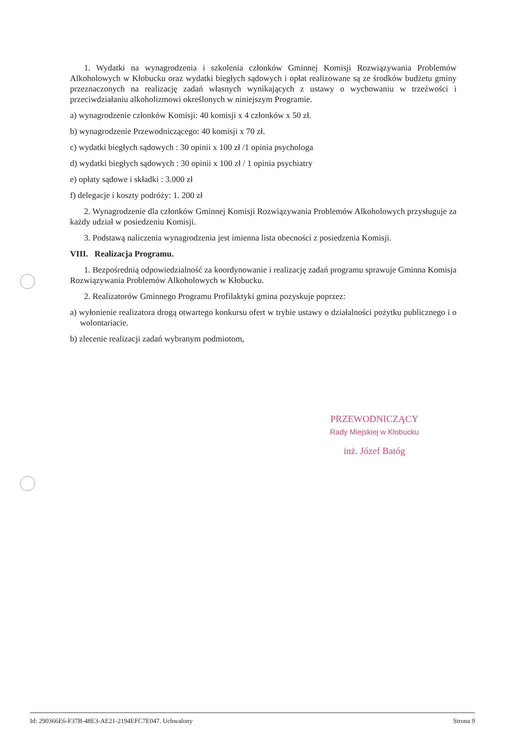1. Wydatki na wynagrodzenia i szkolenia członków Gminnej Komisji Rozwiązywania Problemów Alkoholowych w Kłobucku oraz wydatki biegłych sądowych i opłat realizowane są ze środków budżetu gminy przeznaczonych na realizację zadań własnych wynikających z ustawy o wychowaniu w trzeźwości i przeciwdziałaniu alkoholizmowi określonych w niniejszym Programie.
a) wynagrodzenie członków Komisji: 40 komisji x 4 członków x 50 zł.
b) wynagrodzenie Przewodniczącego: 40 komisji x 70 zł.
c) wydatki biegłych sądowych : 30 opinii x 100 zł /1 opinia psychologa
d) wydatki biegłych sądowych : 30 opinii x 100 zł / 1 opinia psychiatry
e) opłaty sądowe i składki : 3.000 zł
f) delegacje i koszty podróży: 1. 200 zł
2. Wynagrodzenie dla członków Gminnej Komisji Rozwiązywania Problemów Alkoholowych przysługuje za każdy udział w posiedzeniu Komisji.
3. Podstawą naliczenia wynagrodzenia jest imienna lista obecności z posiedzenia Komisji.
VIII. Realizacja Programu.
1. Bezpośrednią odpowiedzialność za koordynowanie i realizację zadań programu sprawuje Gminna Komisja Rozwiązywania Problemów Alkoholowych w Kłobucku.
2. Realizatorów Gminnego Programu Profilaktyki gmina pozyskuje poprzez:
a) wyłonienie realizatora drogą otwartego konkursu ofert w trybie ustawy o działalności pożytku publicznego i o wolontariacie.
b) zlecenie realizacji zadań wybranym podmiotom,
PRZEWODNICZĄCY
Rady Miejskiej w Kłobucku
inż. Józef Batóg
Id: 290366E6-F37B-48E3-AE21-2194EFC7E047. Uchwalony Strona 9